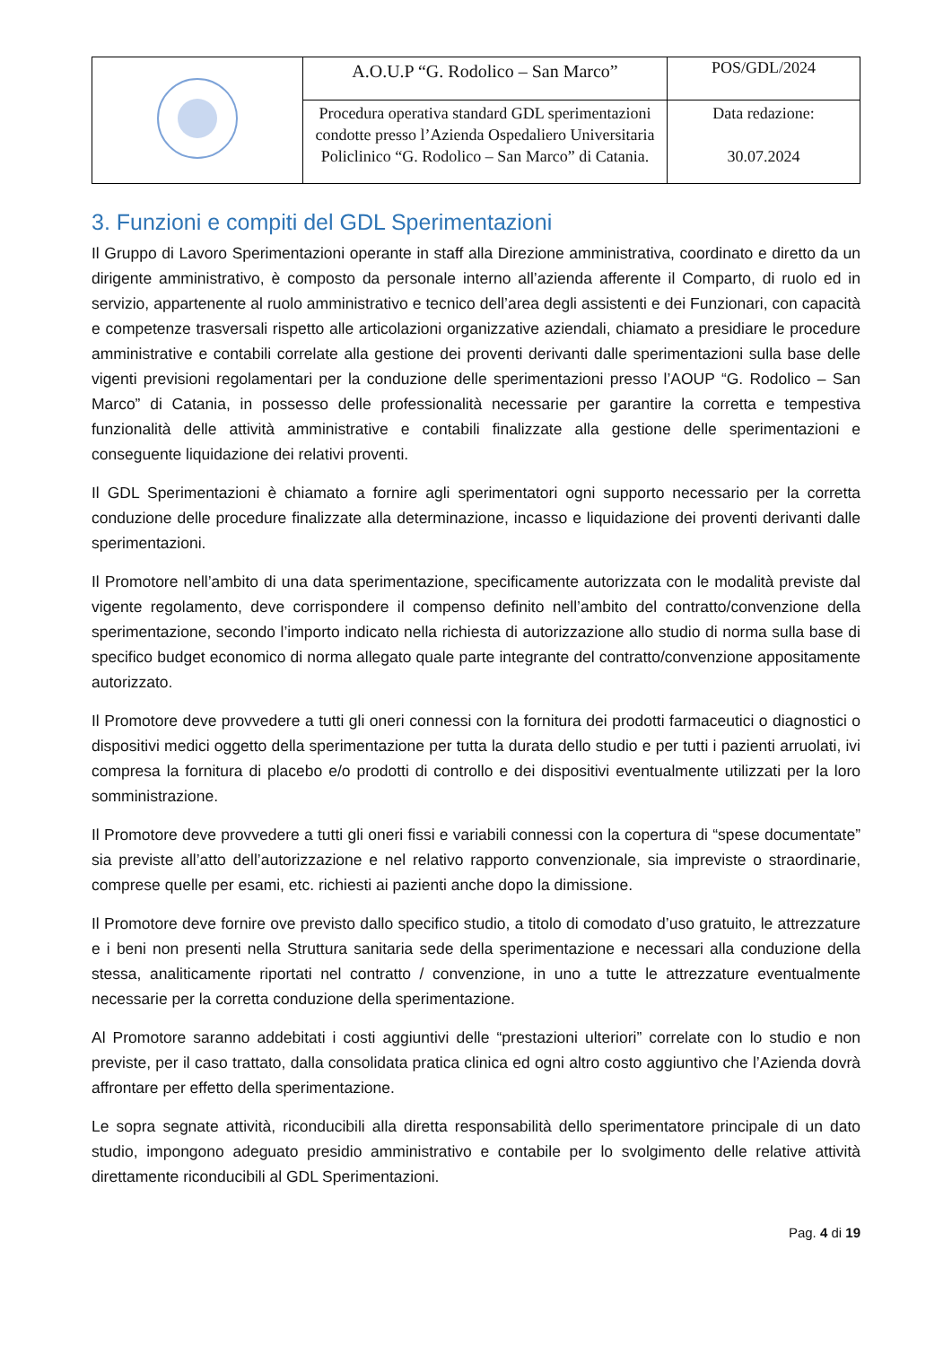| | A.O.U.P “G. Rodolico – San Marco” | POS/GDL/2024 |
| | Procedura operativa standard GDL sperimentazioni condotte presso l’Azienda Ospedaliero Universitaria Policlinico “G. Rodolico – San Marco” di Catania. | Data redazione: 30.07.2024 |
3. Funzioni e compiti del GDL Sperimentazioni
Il Gruppo di Lavoro Sperimentazioni operante in staff alla Direzione amministrativa, coordinato e diretto da un dirigente amministrativo, è composto da personale interno all’azienda afferente il Comparto, di ruolo ed in servizio, appartenente al ruolo amministrativo e tecnico dell’area degli assistenti e dei Funzionari, con capacità e competenze trasversali rispetto alle articolazioni organizzative aziendali, chiamato a presidiare le procedure amministrative e contabili correlate alla gestione dei proventi derivanti dalle sperimentazioni sulla base delle vigenti previsioni regolamentari per la conduzione delle sperimentazioni presso l’AOUP “G. Rodolico – San Marco” di Catania, in possesso delle professionalità necessarie per garantire la corretta e tempestiva funzionalità delle attività amministrative e contabili finalizzate alla gestione delle sperimentazioni e conseguente liquidazione dei relativi proventi.
Il GDL Sperimentazioni è chiamato a fornire agli sperimentatori ogni supporto necessario per la corretta conduzione delle procedure finalizzate alla determinazione, incasso e liquidazione dei proventi derivanti dalle sperimentazioni.
Il Promotore nell’ambito di una data sperimentazione, specificamente autorizzata con le modalità previste dal vigente regolamento, deve corrispondere il compenso definito nell’ambito del contratto/convenzione della sperimentazione, secondo l’importo indicato nella richiesta di autorizzazione allo studio di norma sulla base di specifico budget economico di norma allegato quale parte integrante del contratto/convenzione appositamente autorizzato.
Il Promotore deve provvedere a tutti gli oneri connessi con la fornitura dei prodotti farmaceutici o diagnostici o dispositivi medici oggetto della sperimentazione per tutta la durata dello studio e per tutti i pazienti arruolati, ivi compresa la fornitura di placebo e/o prodotti di controllo e dei dispositivi eventualmente utilizzati per la loro somministrazione.
Il Promotore deve provvedere a tutti gli oneri fissi e variabili connessi con la copertura di “spese documentate” sia previste all’atto dell’autorizzazione e nel relativo rapporto convenzionale, sia impreviste o straordinarie, comprese quelle per esami, etc. richiesti ai pazienti anche dopo la dimissione.
Il Promotore deve fornire ove previsto dallo specifico studio, a titolo di comodato d’uso gratuito, le attrezzature e i beni non presenti nella Struttura sanitaria sede della sperimentazione e necessari alla conduzione della stessa, analiticamente riportati nel contratto / convenzione, in uno a tutte le attrezzature eventualmente necessarie per la corretta conduzione della sperimentazione.
Al Promotore saranno addebitati i costi aggiuntivi delle “prestazioni ulteriori” correlate con lo studio e non previste, per il caso trattato, dalla consolidata pratica clinica ed ogni altro costo aggiuntivo che l’Azienda dovrà affrontare per effetto della sperimentazione.
Le sopra segnate attività, riconducibili alla diretta responsabilità dello sperimentatore principale di un dato studio, impongono adeguato presidio amministrativo e contabile per lo svolgimento delle relative attività direttamente riconducibili al GDL Sperimentazioni.
Pag. 4 di 19